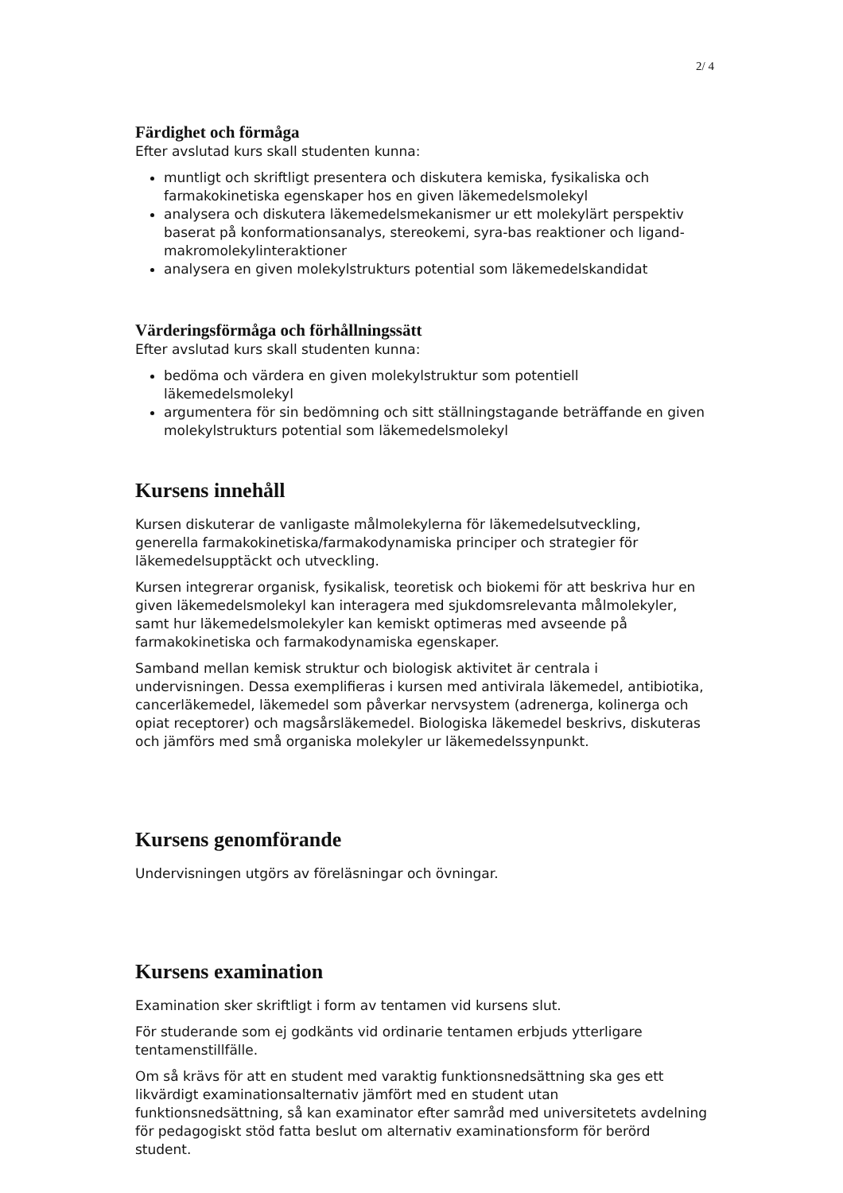2/ 4
Färdighet och förmåga
Efter avslutad kurs skall studenten kunna:
muntligt och skriftligt presentera och diskutera kemiska, fysikaliska och farmakokinetiska egenskaper hos en given läkemedelsmolekyl
analysera och diskutera läkemedelsmekanismer ur ett molekylärt perspektiv baserat på konformationsanalys, stereokemi, syra-bas reaktioner och ligand-makromolekylinteraktioner
analysera en given molekylstrukturs potential som läkemedelskandidat
Värderingsförmåga och förhållningssätt
Efter avslutad kurs skall studenten kunna:
bedöma och värdera en given molekylstruktur som potentiell läkemedelsmolekyl
argumentera för sin bedömning och sitt ställningstagande beträffande en given molekylstrukturs potential som läkemedelsmolekyl
Kursens innehåll
Kursen diskuterar de vanligaste målmolekylerna för läkemedelsutveckling, generella farmakokinetiska/farmakodynamiska principer och strategier för läkemedelsupptäckt och utveckling.
Kursen integrerar organisk, fysikalisk, teoretisk och biokemi för att beskriva hur en given läkemedelsmolekyl kan interagera med sjukdomsrelevanta målmolekyler, samt hur läkemedelsmolekyler kan kemiskt optimeras med avseende på farmakokinetiska och farmakodynamiska egenskaper.
Samband mellan kemisk struktur och biologisk aktivitet är centrala i undervisningen. Dessa exemplifieras i kursen med antivirala läkemedel, antibiotika, cancerläkemedel, läkemedel som påverkar nervsystem (adrenerga, kolinerga och opiat receptorer) och magsårsläkemedel. Biologiska läkemedel beskrivs, diskuteras och jämförs med små organiska molekyler ur läkemedelssynpunkt.
Kursens genomförande
Undervisningen utgörs av föreläsningar och övningar.
Kursens examination
Examination sker skriftligt i form av tentamen vid kursens slut.
För studerande som ej godkänts vid ordinarie tentamen erbjuds ytterligare tentamenstillfälle.
Om så krävs för att en student med varaktig funktionsnedsättning ska ges ett likvärdigt examinationsalternativ jämfört med en student utan funktionsnedsättning, så kan examinator efter samråd med universitetets avdelning för pedagogiskt stöd fatta beslut om alternativ examinationsform för berörd student.